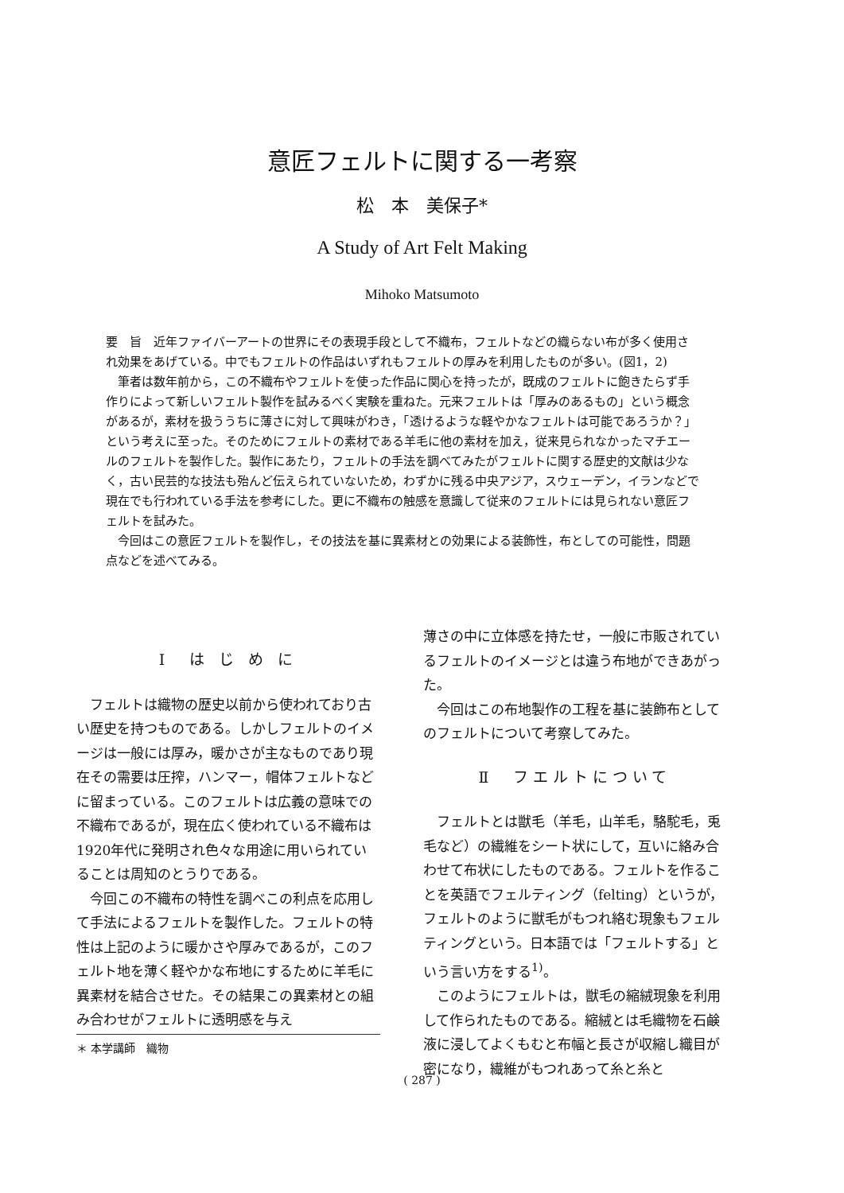意匠フェルトに関する一考察
松　本　美保子*
A Study of Art Felt Making
Mihoko Matsumoto
要　旨　近年ファイバーアートの世界にその表現手段として不織布，フェルトなどの織らない布が多く使用され効果をあげている。中でもフェルトの作品はいずれもフェルトの厚みを利用したものが多い。(図1，2)
筆者は数年前から，この不織布やフェルトを使った作品に関心を持ったが，既成のフェルトに飽きたらず手作りによって新しいフェルト製作を試みるべく実験を重ねた。元来フェルトは「厚みのあるもの」という概念があるが，素材を扱ううちに薄さに対して興味がわき，「透けるような軽やかなフェルトは可能であろうか？」という考えに至った。そのためにフェルトの素材である羊毛に他の素材を加え，従来見られなかったマチエールのフェルトを製作した。製作にあたり，フェルトの手法を調べてみたがフェルトに関する歴史的文献は少なく，古い民芸的な技法も殆んど伝えられていないため，わずかに残る中央アジア，スウェーデン，イランなどで現在でも行われている手法を参考にした。更に不織布の触感を意識して従来のフェルトには見られない意匠フェルトを試みた。
今回はこの意匠フェルトを製作し，その技法を基に異素材との効果による装飾性，布としての可能性，問題点などを述べてみる。
Ⅰ　は じ め に
フェルトは織物の歴史以前から使われており古い歴史を持つものである。しかしフェルトのイメージは一般には厚み，暖かさが主なものであり現在その需要は圧搾，ハンマー，帽体フェルトなどに留まっている。このフェルトは広義の意味での不織布であるが，現在広く使われている不織布は1920年代に発明され色々な用途に用いられていることは周知のとうりである。
今回この不織布の特性を調べこの利点を応用して手法によるフェルトを製作した。フェルトの特性は上記のように暖かさや厚みであるが，このフェルト地を薄く軽やかな布地にするために羊毛に異素材を結合させた。その結果この異素材との組み合わせがフェルトに透明感を与え
薄さの中に立体感を持たせ，一般に市販されているフェルトのイメージとは違う布地ができあがった。
今回はこの布地製作の工程を基に装飾布としてのフェルトについて考察してみた。
Ⅱ　フエルトについて
フェルトとは獣毛（羊毛，山羊毛，駱駝毛，兎毛など）の繊維をシート状にして，互いに絡み合わせて布状にしたものである。フェルトを作ることを英語でフェルティング（felting）というが，フェルトのように獣毛がもつれ絡む現象もフェルティングという。日本語では「フェルトする」という言い方をする<sup>1)</sup>。
このようにフェルトは，獣毛の縮絨現象を利用して作られたものである。縮絨とは毛織物を石鹸液に浸してよくもむと布幅と長さが収縮し織目が密になり，繊維がもつれあって糸と糸と
＊ 本学講師　織物
( 287 )